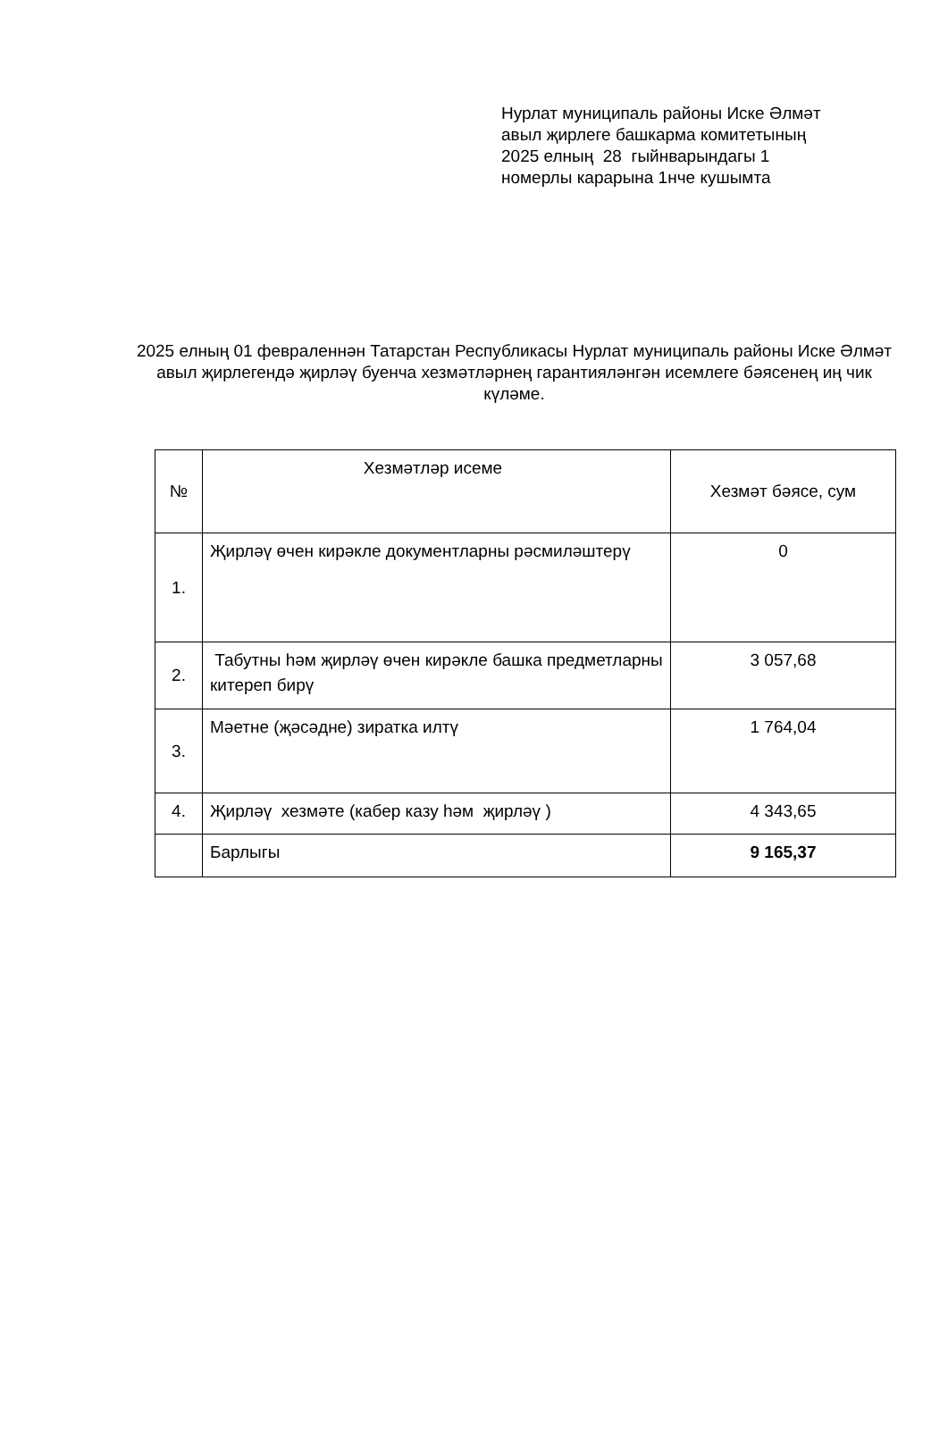Нурлат муниципаль районы Иске Әлмәт
авыл җирлеге башкарма комитетының
2025 елның 28 гыйнварындагы 1
номерлы карарына 1нче кушымта
2025 елның 01 февраленнән Татарстан Республикасы Нурлат муниципаль районы Иске Әлмәт авыл җирлегендә җирләү буенча хезмәтләрнең гарантияләнгән исемлеге бәясенең иң чик күләме.
| № | Хезмәтләр исеме | Хезмәт бәясе, сум |
| --- | --- | --- |
| 1. | Җирләү өчен кирәкле документларны рәсмиләштерү | 0 |
| 2. | Табутны һәм җирләү өчен кирәкле башка предметларны китереп бирү | 3 057,68 |
| 3. | Мәетне (җәсәдне) зиратка илтү | 1 764,04 |
| 4. | Җирләү хезмәте (кабер казу һәм җирләү ) | 4 343,65 |
| | Барлыгы | 9 165,37 |